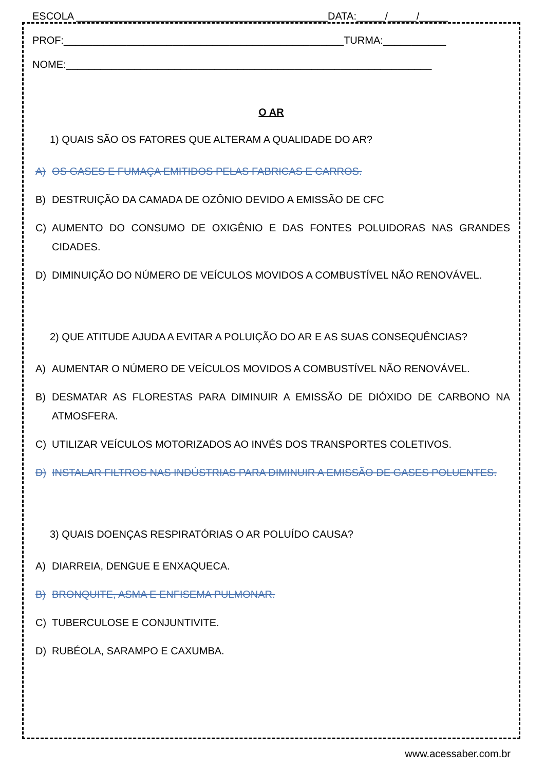ESCOLA ____________________________________________DATA:_____/_____/_____
PROF:_________________________________________________TURMA:___________
NOME:________________________________________________________________
O AR
1) QUAIS SÃO OS FATORES QUE ALTERAM A QUALIDADE DO AR?
A) OS GASES E FUMAÇA EMITIDOS PELAS FABRICAS E CARROS.
B) DESTRUIÇÃO DA CAMADA DE OZÔNIO DEVIDO A EMISSÃO DE CFC
C) AUMENTO DO CONSUMO DE OXIGÊNIO E DAS FONTES POLUIDORAS NAS GRANDES CIDADES.
D) DIMINUIÇÃO DO NÚMERO DE VEÍCULOS MOVIDOS A COMBUSTÍVEL NÃO RENOVÁVEL.
2) QUE ATITUDE AJUDA A EVITAR A POLUIÇÃO DO AR E AS SUAS CONSEQUÊNCIAS?
A) AUMENTAR O NÚMERO DE VEÍCULOS MOVIDOS A COMBUSTÍVEL NÃO RENOVÁVEL.
B) DESMATAR AS FLORESTAS PARA DIMINUIR A EMISSÃO DE DIÓXIDO DE CARBONO NA ATMOSFERA.
C) UTILIZAR VEÍCULOS MOTORIZADOS AO INVÉS DOS TRANSPORTES COLETIVOS.
D) INSTALAR FILTROS NAS INDÚSTRIAS PARA DIMINUIR A EMISSÃO DE GASES POLUENTES.
3) QUAIS DOENÇAS RESPIRATÓRIAS O AR POLUÍDO CAUSA?
A) DIARREIA, DENGUE E ENXAQUECA.
B) BRONQUITE, ASMA E ENFISEMA PULMONAR.
C) TUBERCULOSE E CONJUNTIVITE.
D) RUBÉOLA, SARAMPO E CAXUMBA.
www.acessaber.com.br